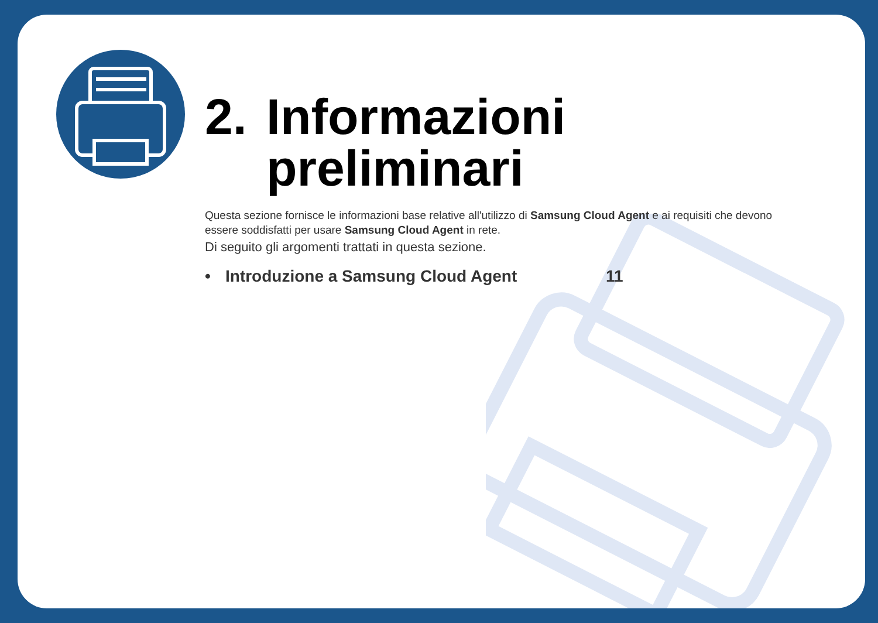2. Informazioni
preliminari
Questa sezione fornisce le informazioni base relative all'utilizzo di Samsung Cloud Agent e ai requisiti che devono essere soddisfatti per usare Samsung Cloud Agent in rete.
Di seguito gli argomenti trattati in questa sezione.
• Introduzione a Samsung Cloud Agent 11